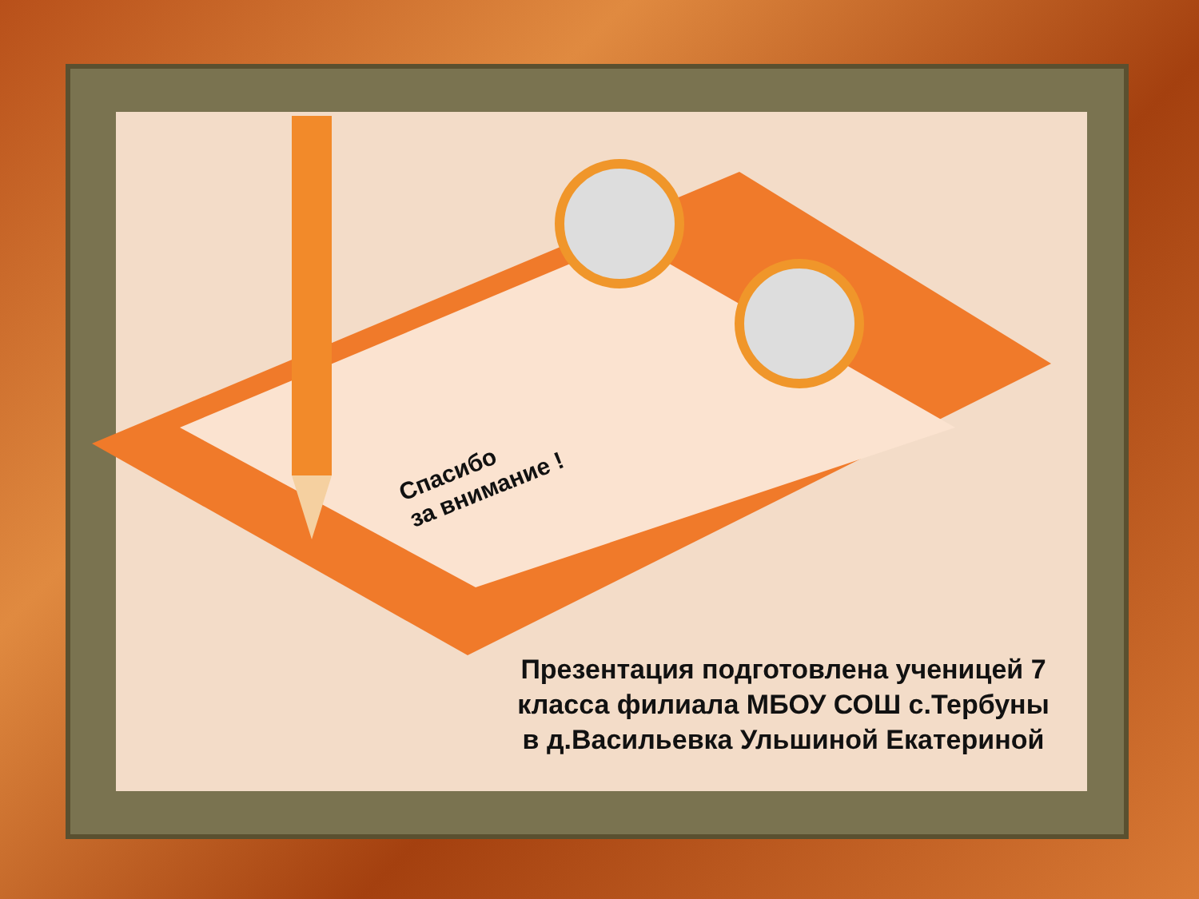Спасибо
за внимание !
Презентация подготовлена ученицей 7 класса филиала МБОУ СОШ с.Тербуны в д.Васильевка Ульшиной Екатериной